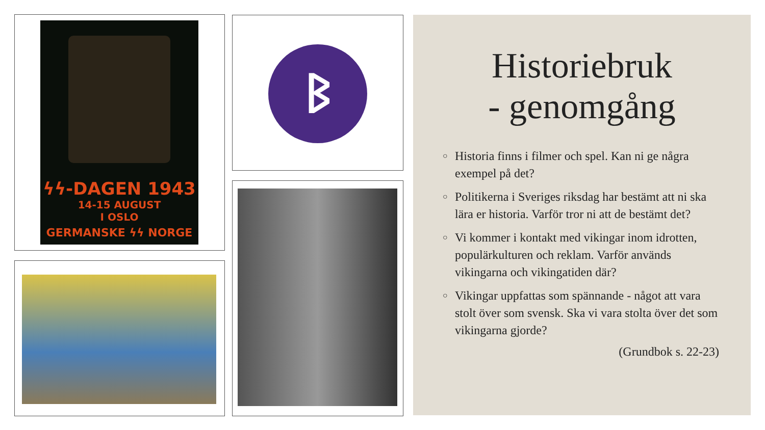ϟϟ-DAGEN 1943
14-15 AUGUST
I OSLO
GERMANSKE ϟϟ NORGE
ᛒ
Historiebruk
- genomgång
○ Historia finns i filmer och spel. Kan ni ge några exempel på det?
○ Politikerna i Sveriges riksdag har bestämt att ni ska lära er historia. Varför tror ni att de bestämt det?
○ Vi kommer i kontakt med vikingar inom idrotten, populärkulturen och reklam. Varför används vikingarna och vikingatiden där?
○ Vikingar uppfattas som spännande - något att vara stolt över som svensk. Ska vi vara stolta över det som vikingarna gjorde?
(Grundbok s. 22-23)